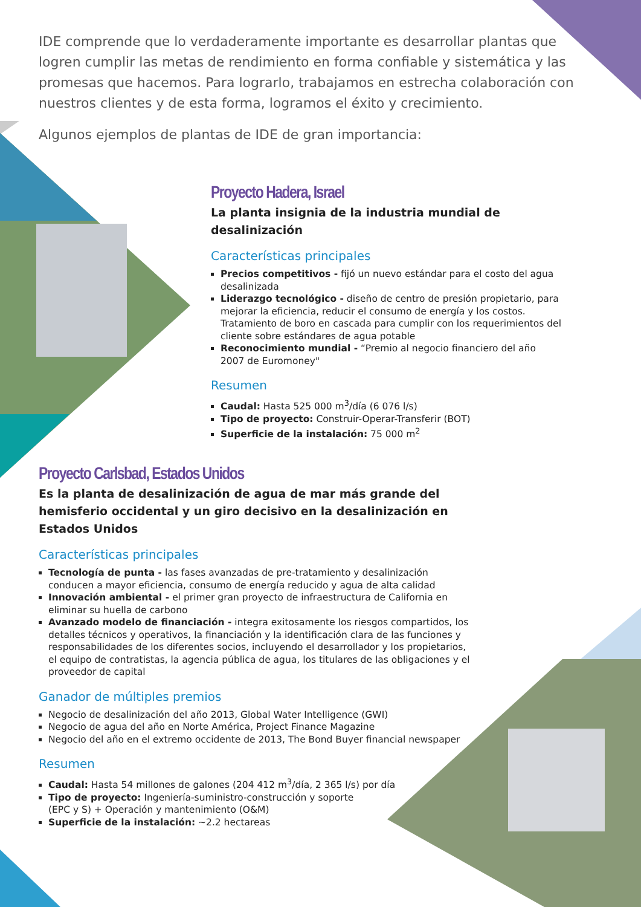IDE comprende que lo verdaderamente importante es desarrollar plantas que logren cumplir las metas de rendimiento en forma confiable y sistemática y las promesas que hacemos. Para lograrlo, trabajamos en estrecha colaboración con nuestros clientes y de esta forma, logramos el éxito y crecimiento.
Algunos ejemplos de plantas de IDE de gran importancia:
Proyecto Hadera, Israel
La planta insignia de la industria mundial de desalinización
Características principales
Precios competitivos - fijó un nuevo estándar para el costo del agua desalinizada
Liderazgo tecnológico - diseño de centro de presión propietario, para mejorar la eficiencia, reducir el consumo de energía y los costos. Tratamiento de boro en cascada para cumplir con los requerimientos del cliente sobre estándares de agua potable
Reconocimiento mundial - “Premio al negocio financiero del año 2007 de Euromoney"
Resumen
Caudal: Hasta 525 000 m<sup>3</sup>/día (6 076 l/s)
Tipo de proyecto: Construir-Operar-Transferir (BOT)
Superficie de la instalación: 75 000 m<sup>2</sup>
Proyecto Carlsbad, Estados Unidos
Es la planta de desalinización de agua de mar más grande del hemisferio occidental y un giro decisivo en la desalinización en Estados Unidos
Características principales
Tecnología de punta - las fases avanzadas de pre-tratamiento y desalinización conducen a mayor eficiencia, consumo de energía reducido y agua de alta calidad
Innovación ambiental - el primer gran proyecto de infraestructura de California en eliminar su huella de carbono
Avanzado modelo de financiación - integra exitosamente los riesgos compartidos, los detalles técnicos y operativos, la financiación y la identificación clara de las funciones y responsabilidades de los diferentes socios, incluyendo el desarrollador y los propietarios, el equipo de contratistas, la agencia pública de agua, los titulares de las obligaciones y el proveedor de capital
Ganador de múltiples premios
Negocio de desalinización del año 2013, Global Water Intelligence (GWI)
Negocio de agua del año en Norte América, Project Finance Magazine
Negocio del año en el extremo occidente de 2013, The Bond Buyer financial newspaper
Resumen
Caudal: Hasta 54 millones de galones (204 412 m<sup>3</sup>/día, 2 365 l/s) por día
Tipo de proyecto: Ingeniería-suministro-construcción y soporte
(EPC y S) + Operación y mantenimiento (O&M)
Superficie de la instalación: ~2.2 hectareas